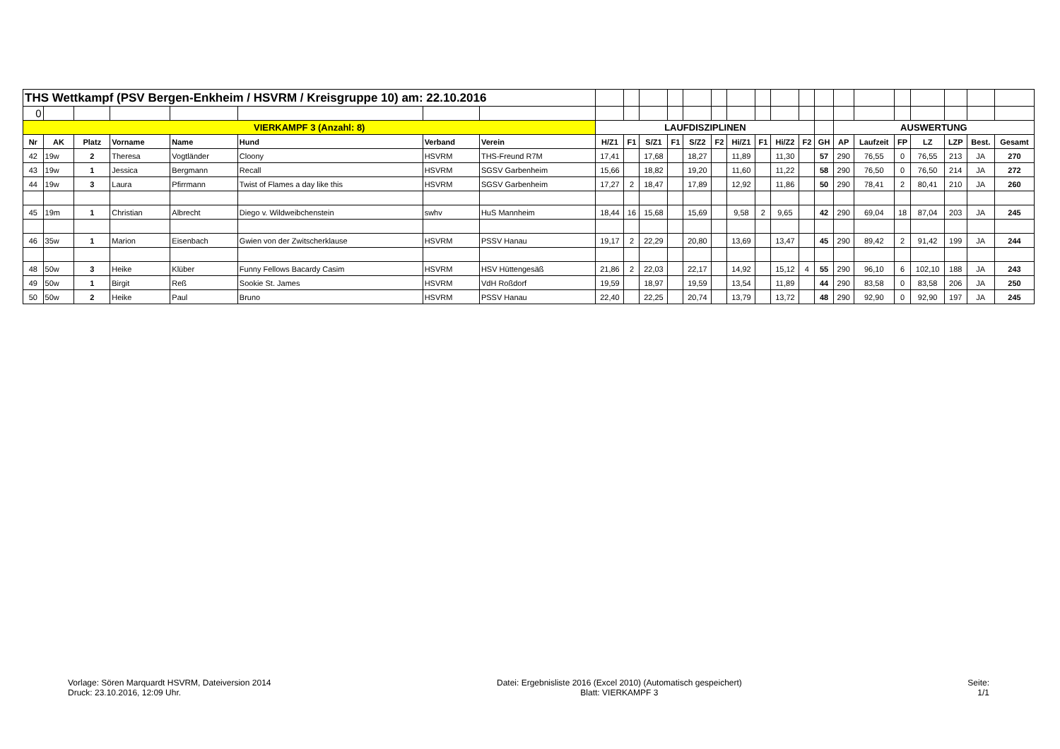| THS Wettkampf (PSV Bergen-Enkheim / HSVRM / Kreisgruppe 10) am: 22.10.2016 | | | | | | | | | | | | | | | | | | | | | | | | | |
| 0 | | | | | | | | | | | | | | | | | | | | | | | | | |
| VIERKAMPF 3 (Anzahl: 8) | | | | | | | | LAUFDISZIPLINEN | | | | | | | | | | | AUSWERTUNG | | | | | | |
| Nr | AK | Platz | Vorname | Name | Hund | Verband | Verein | H/Z1 | F1 | S/Z1 | F1 | S/Z2 | F2 | Hi/Z1 | F1 | Hi/Z2 | F2 | GH | AP | Laufzeit | FP | LZ | LZP | Best. | Gesamt |
| 42 | 19w | 2 | Theresa | Vogtländer | Cloony | HSVRM | THS-Freund R7M | 17,41 | | 17,68 | | 18,27 | | 11,89 | | 11,30 | | 57 | 290 | 76,55 | 0 | 76,55 | 213 | JA | 270 |
| 43 | 19w | 1 | Jessica | Bergmann | Recall | HSVRM | SGSV Garbenheim | 15,66 | | 18,82 | | 19,20 | | 11,60 | | 11,22 | | 58 | 290 | 76,50 | 0 | 76,50 | 214 | JA | 272 |
| 44 | 19w | 3 | Laura | Pfirrmann | Twist of Flames a day like this | HSVRM | SGSV Garbenheim | 17,27 | 2 | 18,47 | | 17,89 | | 12,92 | | 11,86 | | 50 | 290 | 78,41 | 2 | 80,41 | 210 | JA | 260 |
| 45 | 19m | 1 | Christian | Albrecht | Diego v. Wildweibchenstein | swhv | HuS Mannheim | 18,44 | 16 | 15,68 | | 15,69 | | 9,58 | 2 | 9,65 | | 42 | 290 | 69,04 | 18 | 87,04 | 203 | JA | 245 |
| 46 | 35w | 1 | Marion | Eisenbach | Gwien von der Zwitscherklause | HSVRM | PSSV Hanau | 19,17 | 2 | 22,29 | | 20,80 | | 13,69 | | 13,47 | | 45 | 290 | 89,42 | 2 | 91,42 | 199 | JA | 244 |
| 48 | 50w | 3 | Heike | Klüber | Funny Fellows Bacardy Casim | HSVRM | HSV Hüttengesäß | 21,86 | 2 | 22,03 | | 22,17 | | 14,92 | | 15,12 | 4 | 55 | 290 | 96,10 | 6 | 102,10 | 188 | JA | 243 |
| 49 | 50w | 1 | Birgit | Reß | Sookie St. James | HSVRM | VdH Roßdorf | 19,59 | | 18,97 | | 19,59 | | 13,54 | | 11,89 | | 44 | 290 | 83,58 | 0 | 83,58 | 206 | JA | 250 |
| 50 | 50w | 2 | Heike | Paul | Bruno | HSVRM | PSSV Hanau | 22,40 | | 22,25 | | 20,74 | | 13,79 | | 13,72 | | 48 | 290 | 92,90 | 0 | 92,90 | 197 | JA | 245 |
Vorlage: Sören Marquardt HSVRM, Dateiversion 2014
Druck: 23.10.2016, 12:09 Uhr.
Datei: Ergebnisliste 2016 (Excel 2010) (Automatisch gespeichert)
Blatt: VIERKAMPF 3
Seite:
1/1